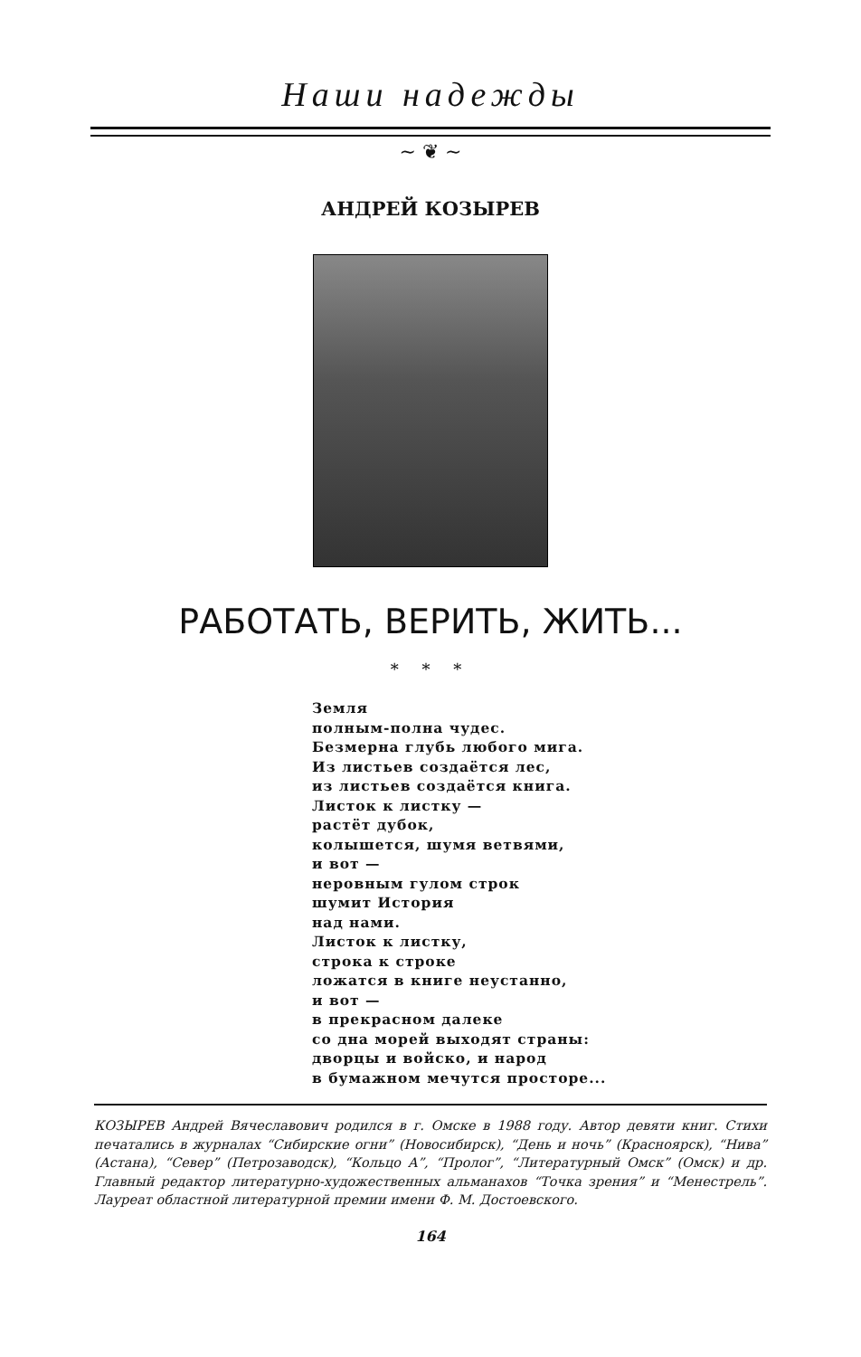Наши надежды
~ ❦ ~
АНДРЕЙ КОЗЫРЕВ
РАБОТАТЬ, ВЕРИТЬ, ЖИТЬ...
* * *
Земля
полным-полна чудес.
Безмерна глубь любого мига.
Из листьев создаётся лес,
из листьев создаётся книга.
Листок к листку —
растёт дубок,
колышется, шумя ветвями,
и вот —
неровным гулом строк
шумит История
над нами.
Листок к листку,
строка к строке
ложатся в книге неустанно,
и вот —
в прекрасном далеке
со дна морей выходят страны:
дворцы и войско, и народ
в бумажном мечутся просторе...
КОЗЫРЕВ Андрей Вячеславович родился в г. Омске в 1988 году. Автор девяти книг. Стихи печатались в журналах “Сибирские огни” (Новосибирск), “День и ночь” (Красноярск), “Нива” (Астана), “Север” (Петрозаводск), “Кольцо А”, “Пролог”, “Литературный Омск” (Омск) и др. Главный редактор литературно-художественных альманахов “Точка зрения” и “Менестрель”. Лауреат областной литературной премии имени Ф. М. Достоевского.
164